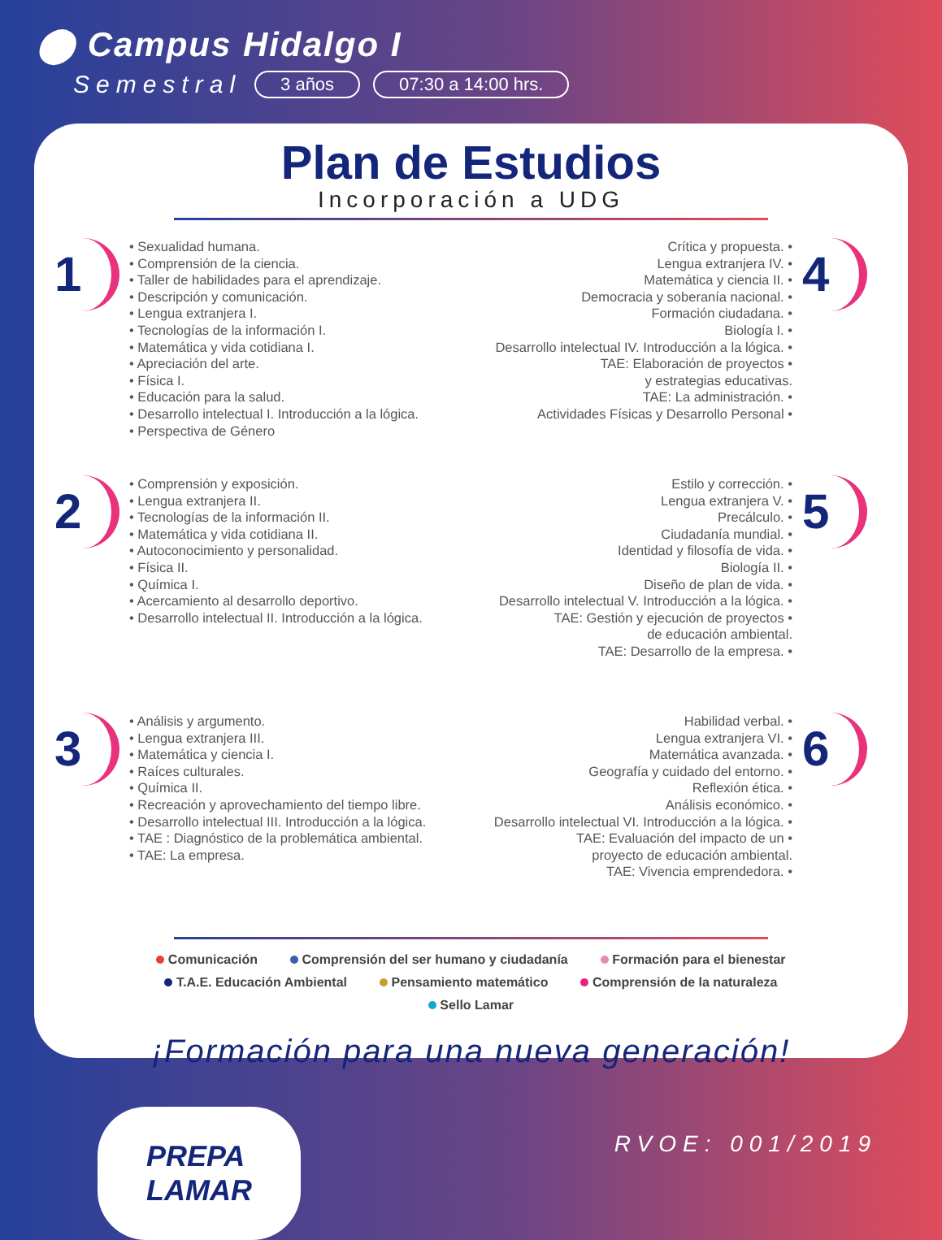⬤ Campus Hidalgo I
Semestral 3 años 07:30 a 14:00 hrs.
Plan de Estudios
Incorporación a UDG
1
• Sexualidad humana.
• Comprensión de la ciencia.
• Taller de habilidades para el aprendizaje.
• Descripción y comunicación.
• Lengua extranjera I.
• Tecnologías de la información I.
• Matemática y vida cotidiana I.
• Apreciación del arte.
• Física I.
• Educación para la salud.
• Desarrollo intelectual I. Introducción a la lógica.
• Perspectiva de Género
Crítica y propuesta. •
Lengua extranjera IV. •
Matemática y ciencia II. •
Democracia y soberanía nacional. •
Formación ciudadana. •
Biología I. •
Desarrollo intelectual IV. Introducción a la lógica. •
TAE: Elaboración de proyectos •
y estrategias educativas.
TAE: La administración. •
Actividades Físicas y Desarrollo Personal •
4
2
• Comprensión y exposición.
• Lengua extranjera II.
• Tecnologías de la información II.
• Matemática y vida cotidiana II.
• Autoconocimiento y personalidad.
• Física II.
• Química I.
• Acercamiento al desarrollo deportivo.
• Desarrollo intelectual II. Introducción a la lógica.
Estilo y corrección. •
Lengua extranjera V. •
Precálculo. •
Ciudadanía mundial. •
Identidad y filosofía de vida. •
Biología II. •
Diseño de plan de vida. •
Desarrollo intelectual V. Introducción a la lógica. •
TAE: Gestión y ejecución de proyectos •
de educación ambiental.
TAE: Desarrollo de la empresa. •
5
3
• Análisis y argumento.
• Lengua extranjera III.
• Matemática y ciencia I.
• Raíces culturales.
• Química II.
• Recreación y aprovechamiento del tiempo libre.
• Desarrollo intelectual III. Introducción a la lógica.
• TAE : Diagnóstico de la problemática ambiental.
• TAE: La empresa.
Habilidad verbal. •
Lengua extranjera VI. •
Matemática avanzada. •
Geografía y cuidado del entorno. •
Reflexión ética. •
Análisis económico. •
Desarrollo intelectual VI. Introducción a la lógica. •
TAE: Evaluación del impacto de un •
proyecto de educación ambiental.
TAE: Vivencia emprendedora. •
6
Comunicación Comprensión del ser humano y ciudadanía Formación para el bienestar T.A.E. Educación Ambiental Pensamiento matemático Comprensión de la naturaleza Sello Lamar
¡Formación para una nueva generación!
PREPA
LAMAR
RVOE: 001/2019